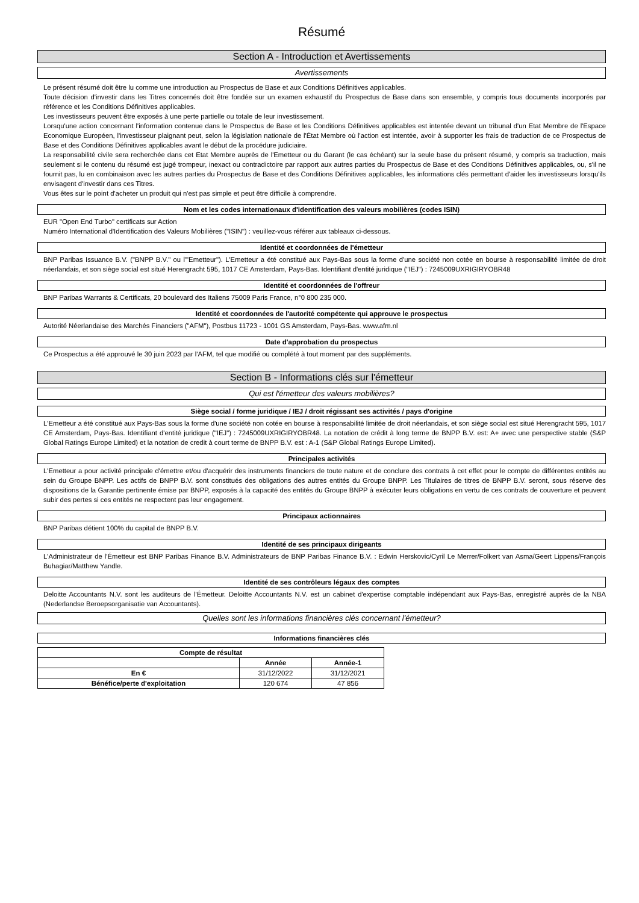Résumé
Section A - Introduction et Avertissements
Avertissements
Le présent résumé doit être lu comme une introduction au Prospectus de Base et aux Conditions Définitives applicables.
Toute décision d'investir dans les Titres concernés doit être fondée sur un examen exhaustif du Prospectus de Base dans son ensemble, y compris tous documents incorporés par référence et les Conditions Définitives applicables.
Les investisseurs peuvent être exposés à une perte partielle ou totale de leur investissement.
Lorsqu'une action concernant l'information contenue dans le Prospectus de Base et les Conditions Définitives applicables est intentée devant un tribunal d'un Etat Membre de l'Espace Economique Européen, l'investisseur plaignant peut, selon la législation nationale de l'État Membre où l'action est intentée, avoir à supporter les frais de traduction de ce Prospectus de Base et des Conditions Définitives applicables avant le début de la procédure judiciaire.
La responsabilité civile sera recherchée dans cet Etat Membre auprès de l'Emetteur ou du Garant (le cas échéant) sur la seule base du présent résumé, y compris sa traduction, mais seulement si le contenu du résumé est jugé trompeur, inexact ou contradictoire par rapport aux autres parties du Prospectus de Base et des Conditions Définitives applicables, ou, s'il ne fournit pas, lu en combinaison avec les autres parties du Prospectus de Base et des Conditions Définitives applicables, les informations clés permettant d'aider les investisseurs lorsqu'ils envisagent d'investir dans ces Titres.
Vous êtes sur le point d'acheter un produit qui n'est pas simple et peut être difficile à comprendre.
Nom et les codes internationaux d'identification des valeurs mobilières (codes ISIN)
EUR "Open End Turbo" certificats sur Action
Numéro International d'Identification des Valeurs Mobilières ("ISIN") : veuillez-vous référer aux tableaux ci-dessous.
Identité et coordonnées de l'émetteur
BNP Paribas Issuance B.V. ("BNPP B.V." ou l'"Emetteur"). L'Emetteur a été constitué aux Pays-Bas sous la forme d'une société non cotée en bourse à responsabilité limitée de droit néerlandais, et son siège social est situé Herengracht 595, 1017 CE Amsterdam, Pays-Bas. Identifiant d'entité juridique ("IEJ") : 7245009UXRIGIRYOBR48
Identité et coordonnées de l'offreur
BNP Paribas Warrants & Certificats, 20 boulevard des Italiens 75009 Paris France, n°0 800 235 000.
Identité et coordonnées de l'autorité compétente qui approuve le prospectus
Autorité Néerlandaise des Marchés Financiers ("AFM"), Postbus 11723 - 1001 GS Amsterdam, Pays-Bas. www.afm.nl
Date d'approbation du prospectus
Ce Prospectus a été approuvé le 30 juin 2023 par l'AFM, tel que modifié ou complété à tout moment par des suppléments.
Section B - Informations clés sur l'émetteur
Qui est l'émetteur des valeurs mobilières?
Siège social / forme juridique / IEJ / droit régissant ses activités / pays d'origine
L'Emetteur a été constitué aux Pays-Bas sous la forme d'une société non cotée en bourse à responsabilité limitée de droit néerlandais, et son siège social est situé Herengracht 595, 1017 CE Amsterdam, Pays-Bas. Identifiant d'entité juridique ("IEJ") : 7245009UXRIGIRYOBR48. La notation de crédit à long terme de BNPP B.V. est: A+ avec une perspective stable (S&P Global Ratings Europe Limited) et la notation de credit à court terme de BNPP B.V. est : A-1 (S&P Global Ratings Europe Limited).
Principales activités
L'Emetteur a pour activité principale d'émettre et/ou d'acquérir des instruments financiers de toute nature et de conclure des contrats à cet effet pour le compte de différentes entités au sein du Groupe BNPP. Les actifs de BNPP B.V. sont constitués des obligations des autres entités du Groupe BNPP. Les Titulaires de titres de BNPP B.V. seront, sous réserve des dispositions de la Garantie pertinente émise par BNPP, exposés à la capacité des entités du Groupe BNPP à exécuter leurs obligations en vertu de ces contrats de couverture et peuvent subir des pertes si ces entités ne respectent pas leur engagement.
Principaux actionnaires
BNP Paribas détient 100% du capital de BNPP B.V.
Identité de ses principaux dirigeants
L'Administrateur de l'Émetteur est BNP Paribas Finance B.V. Administrateurs de BNP Paribas Finance B.V. : Edwin Herskovic/Cyril Le Merrer/Folkert van Asma/Geert Lippens/François Buhagiar/Matthew Yandle.
Identité de ses contrôleurs légaux des comptes
Deloitte Accountants N.V. sont les auditeurs de l'Émetteur. Deloitte Accountants N.V. est un cabinet d'expertise comptable indépendant aux Pays-Bas, enregistré auprès de la NBA (Nederlandse Beroepsorganisatie van Accountants).
Quelles sont les informations financières clés concernant l'émetteur?
Informations financières clés
| Compte de résultat | | |
| | Année | Année-1 |
| En € | 31/12/2022 | 31/12/2021 |
| Bénéfice/perte d'exploitation | 120 674 | 47 856 |